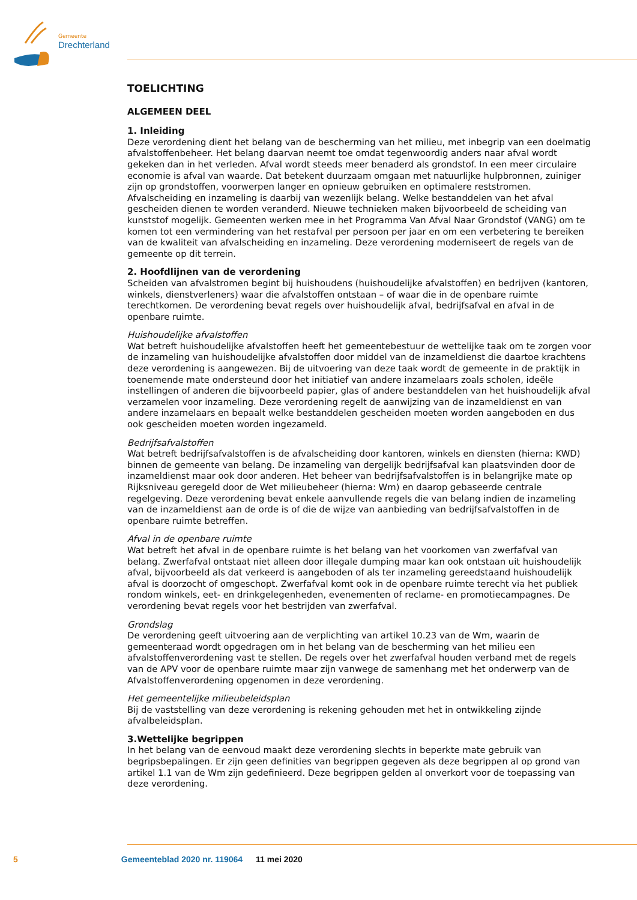Gemeente
Drechterland
TOELICHTING
ALGEMEEN DEEL
1. Inleiding
Deze verordening dient het belang van de bescherming van het milieu, met inbegrip van een doelmatig afvalstoffenbeheer. Het belang daarvan neemt toe omdat tegenwoordig anders naar afval wordt gekeken dan in het verleden. Afval wordt steeds meer benaderd als grondstof. In een meer circulaire economie is afval van waarde. Dat betekent duurzaam omgaan met natuurlijke hulpbronnen, zuiniger zijn op grondstoffen, voorwerpen langer en opnieuw gebruiken en optimalere reststromen. Afvalscheiding en inzameling is daarbij van wezenlijk belang. Welke bestanddelen van het afval gescheiden dienen te worden veranderd. Nieuwe technieken maken bijvoorbeeld de scheiding van kunststof mogelijk. Gemeenten werken mee in het Programma Van Afval Naar Grondstof (VANG) om te komen tot een vermindering van het restafval per persoon per jaar en om een verbetering te bereiken van de kwaliteit van afvalscheiding en inzameling. Deze verordening moderniseert de regels van de gemeente op dit terrein.
2. Hoofdlijnen van de verordening
Scheiden van afvalstromen begint bij huishoudens (huishoudelijke afvalstoffen) en bedrijven (kantoren, winkels, dienstverleners) waar die afvalstoffen ontstaan – of waar die in de openbare ruimte terechtkomen. De verordening bevat regels over huishoudelijk afval, bedrijfsafval en afval in de openbare ruimte.
Huishoudelijke afvalstoffen
Wat betreft huishoudelijke afvalstoffen heeft het gemeentebestuur de wettelijke taak om te zorgen voor de inzameling van huishoudelijke afvalstoffen door middel van de inzameldienst die daartoe krachtens deze verordening is aangewezen. Bij de uitvoering van deze taak wordt de gemeente in de praktijk in toenemende mate ondersteund door het initiatief van andere inzamelaars zoals scholen, ideële instellingen of anderen die bijvoorbeeld papier, glas of andere bestanddelen van het huishoudelijk afval verzamelen voor inzameling. Deze verordening regelt de aanwijzing van de inzameldienst en van andere inzamelaars en bepaalt welke bestanddelen gescheiden moeten worden aangeboden en dus ook gescheiden moeten worden ingezameld.
Bedrijfsafvalstoffen
Wat betreft bedrijfsafvalstoffen is de afvalscheiding door kantoren, winkels en diensten (hierna: KWD) binnen de gemeente van belang. De inzameling van dergelijk bedrijfsafval kan plaatsvinden door de inzameldienst maar ook door anderen. Het beheer van bedrijfsafvalstoffen is in belangrijke mate op Rijksniveau geregeld door de Wet milieubeheer (hierna: Wm) en daarop gebaseerde centrale regelgeving. Deze verordening bevat enkele aanvullende regels die van belang indien de inzameling van de inzameldienst aan de orde is of die de wijze van aanbieding van bedrijfsafvalstoffen in de openbare ruimte betreffen.
Afval in de openbare ruimte
Wat betreft het afval in de openbare ruimte is het belang van het voorkomen van zwerfafval van belang. Zwerfafval ontstaat niet alleen door illegale dumping maar kan ook ontstaan uit huishoudelijk afval, bijvoorbeeld als dat verkeerd is aangeboden of als ter inzameling gereedstaand huishoudelijk afval is doorzocht of omgeschopt. Zwerfafval komt ook in de openbare ruimte terecht via het publiek rondom winkels, eet- en drinkgelegenheden, evenementen of reclame- en promotiecampagnes. De verordening bevat regels voor het bestrijden van zwerfafval.
Grondslag
De verordening geeft uitvoering aan de verplichting van artikel 10.23 van de Wm, waarin de gemeenteraad wordt opgedragen om in het belang van de bescherming van het milieu een afvalstoffenverordening vast te stellen. De regels over het zwerfafval houden verband met de regels van de APV voor de openbare ruimte maar zijn vanwege de samenhang met het onderwerp van de Afvalstoffenverordening opgenomen in deze verordening.
Het gemeentelijke milieubeleidsplan
Bij de vaststelling van deze verordening is rekening gehouden met het in ontwikkeling zijnde afvalbeleidsplan.
3.Wettelijke begrippen
In het belang van de eenvoud maakt deze verordening slechts in beperkte mate gebruik van begripsbepalingen. Er zijn geen definities van begrippen gegeven als deze begrippen al op grond van artikel 1.1 van de Wm zijn gedefinieerd. Deze begrippen gelden al onverkort voor de toepassing van deze verordening.
5 Gemeenteblad 2020 nr. 119064 11 mei 2020